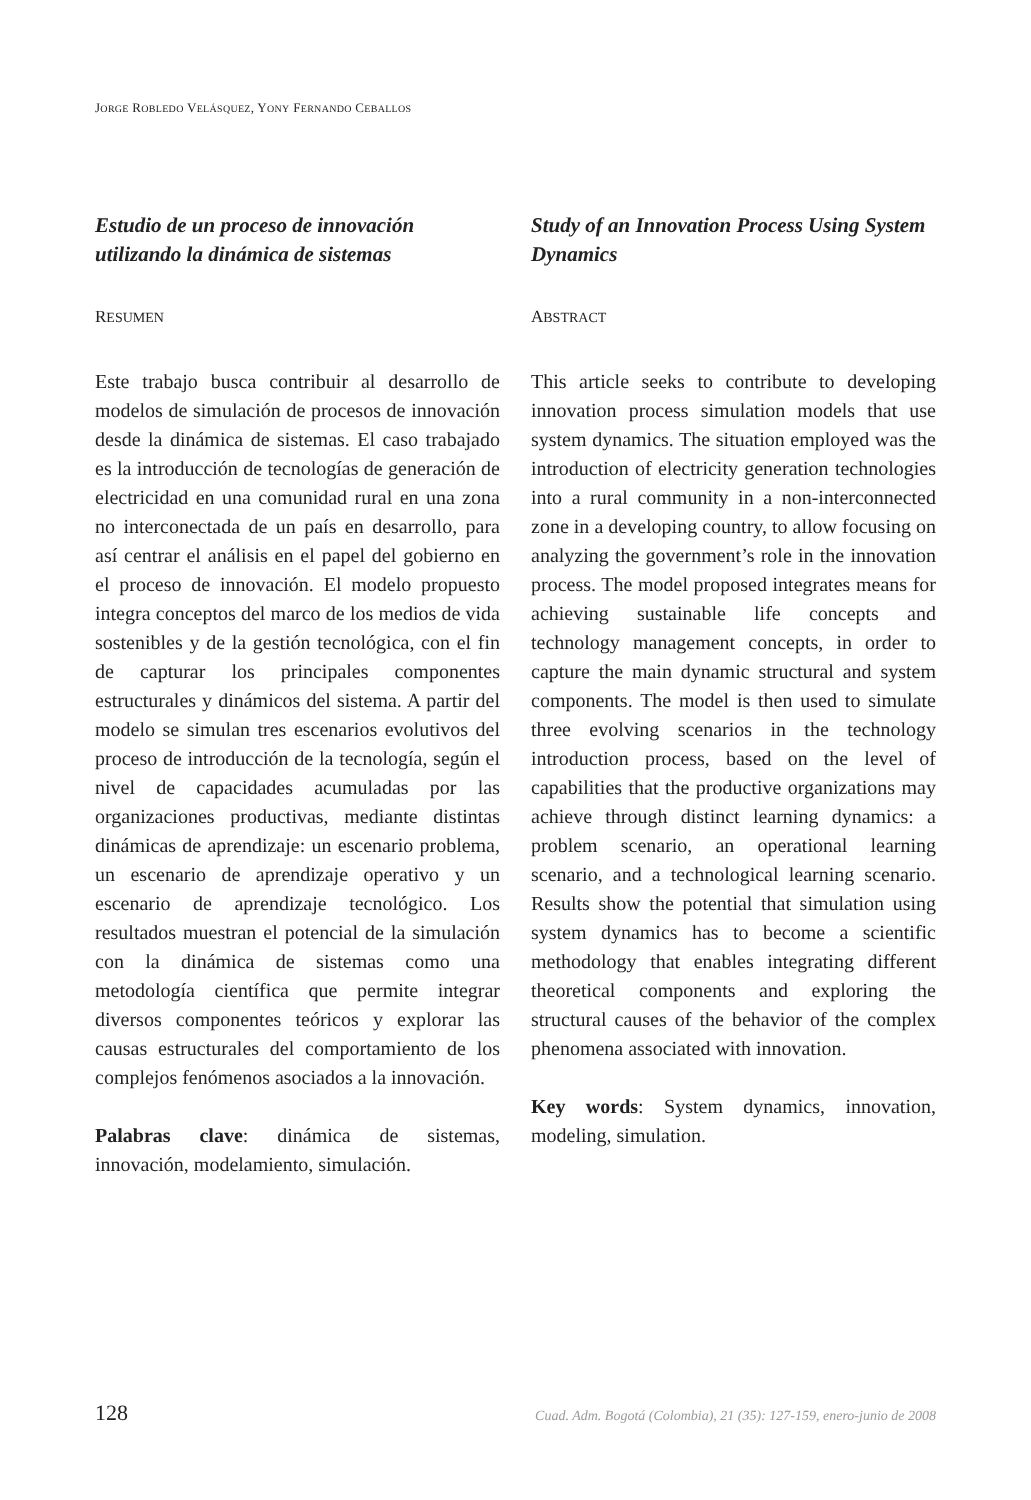JORGE ROBLEDO VELÁSQUEZ, YONY FERNANDO CEBALLOS
Estudio de un proceso de innovación utilizando la dinámica de sistemas
RESUMEN
Este trabajo busca contribuir al desarrollo de modelos de simulación de procesos de innovación desde la dinámica de sistemas. El caso trabajado es la introducción de tecnologías de generación de electricidad en una comunidad rural en una zona no interconectada de un país en desarrollo, para así centrar el análisis en el papel del gobierno en el proceso de innovación. El modelo propuesto integra conceptos del marco de los medios de vida sostenibles y de la gestión tecnológica, con el fin de capturar los principales componentes estructurales y dinámicos del sistema. A partir del modelo se simulan tres escenarios evolutivos del proceso de introducción de la tecnología, según el nivel de capacidades acumuladas por las organizaciones productivas, mediante distintas dinámicas de aprendizaje: un escenario problema, un escenario de aprendizaje operativo y un escenario de aprendizaje tecnológico. Los resultados muestran el potencial de la simulación con la dinámica de sistemas como una metodología científica que permite integrar diversos componentes teóricos y explorar las causas estructurales del comportamiento de los complejos fenómenos asociados a la innovación.
Palabras clave: dinámica de sistemas, innovación, modelamiento, simulación.
Study of an Innovation Process Using System Dynamics
ABSTRACT
This article seeks to contribute to developing innovation process simulation models that use system dynamics. The situation employed was the introduction of electricity generation technologies into a rural community in a non-interconnected zone in a developing country, to allow focusing on analyzing the government’s role in the innovation process. The model proposed integrates means for achieving sustainable life concepts and technology management concepts, in order to capture the main dynamic structural and system components. The model is then used to simulate three evolving scenarios in the technology introduction process, based on the level of capabilities that the productive organizations may achieve through distinct learning dynamics: a problem scenario, an operational learning scenario, and a technological learning scenario. Results show the potential that simulation using system dynamics has to become a scientific methodology that enables integrating different theoretical components and exploring the structural causes of the behavior of the complex phenomena associated with innovation.
Key words: System dynamics, innovation, modeling, simulation.
128 Cuad. Adm. Bogotá (Colombia), 21 (35): 127-159, enero-junio de 2008